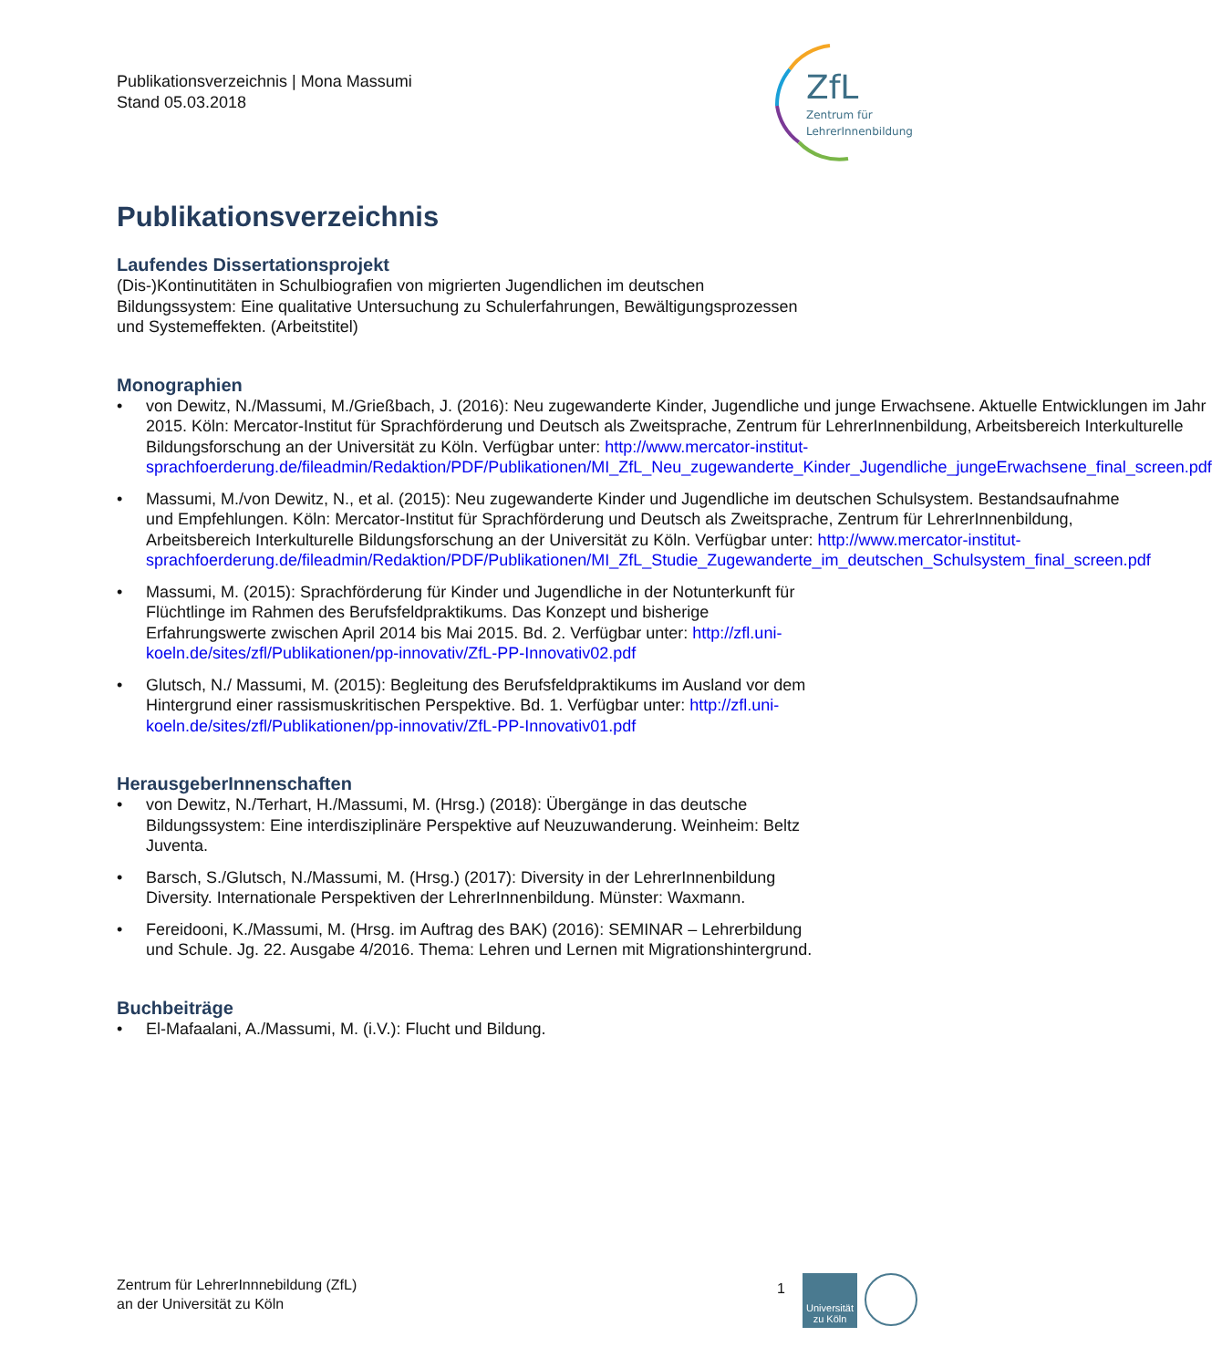Publikationsverzeichnis | Mona Massumi
Stand 05.03.2018
ZfL
Zentrum für
LehrerInnenbildung
Publikationsverzeichnis
Laufendes Dissertationsprojekt
(Dis-)Kontinutitäten in Schulbiografien von migrierten Jugendlichen im deutschen Bildungssystem: Eine qualitative Untersuchung zu Schulerfahrungen, Bewältigungsprozessen und Systemeffekten. (Arbeitstitel)
Monographien
• von Dewitz, N./Massumi, M./Grießbach, J. (2016): Neu zugewanderte Kinder, Jugendliche und junge Erwachsene. Aktuelle Entwicklungen im Jahr 2015. Köln: Mercator-Institut für Sprachförderung und Deutsch als Zweitsprache, Zentrum für LehrerInnenbildung, Arbeitsbereich Interkulturelle Bildungsforschung an der Universität zu Köln. Verfügbar unter: http://www.mercator-institut-sprachfoerderung.de/fileadmin/Redaktion/PDF/Publikationen/MI_ZfL_Neu_zugewanderte_Kinder_Jugendliche_jungeErwachsene_final_screen.pdf
• Massumi, M./von Dewitz, N., et al. (2015): Neu zugewanderte Kinder und Jugendliche im deutschen Schulsystem. Bestandsaufnahme und Empfehlungen. Köln: Mercator-Institut für Sprachförderung und Deutsch als Zweitsprache, Zentrum für LehrerInnenbildung, Arbeitsbereich Interkulturelle Bildungsforschung an der Universität zu Köln. Verfügbar unter: http://www.mercator-institut-sprachfoerderung.de/fileadmin/Redaktion/PDF/Publikationen/MI_ZfL_Studie_Zugewanderte_im_deutschen_Schulsystem_final_screen.pdf
• Massumi, M. (2015): Sprachförderung für Kinder und Jugendliche in der Notunterkunft für Flüchtlinge im Rahmen des Berufsfeldpraktikums. Das Konzept und bisherige Erfahrungswerte zwischen April 2014 bis Mai 2015. Bd. 2. Verfügbar unter: http://zfl.uni-koeln.de/sites/zfl/Publikationen/pp-innovativ/ZfL-PP-Innovativ02.pdf
• Glutsch, N./ Massumi, M. (2015): Begleitung des Berufsfeldpraktikums im Ausland vor dem Hintergrund einer rassismuskritischen Perspektive. Bd. 1. Verfügbar unter: http://zfl.uni-koeln.de/sites/zfl/Publikationen/pp-innovativ/ZfL-PP-Innovativ01.pdf
HerausgeberInnenschaften
• von Dewitz, N./Terhart, H./Massumi, M. (Hrsg.) (2018): Übergänge in das deutsche Bildungssystem: Eine interdisziplinäre Perspektive auf Neuzuwanderung. Weinheim: Beltz Juventa.
• Barsch, S./Glutsch, N./Massumi, M. (Hrsg.) (2017): Diversity in der LehrerInnenbildung Diversity. Internationale Perspektiven der LehrerInnenbildung. Münster: Waxmann.
• Fereidooni, K./Massumi, M. (Hrsg. im Auftrag des BAK) (2016): SEMINAR – Lehrerbildung und Schule. Jg. 22. Ausgabe 4/2016. Thema: Lehren und Lernen mit Migrationshintergrund.
Buchbeiträge
• El-Mafaalani, A./Massumi, M. (i.V.): Flucht und Bildung.
Zentrum für LehrerInnnebildung (ZfL)
an der Universität zu Köln
1
Universität zu Köln